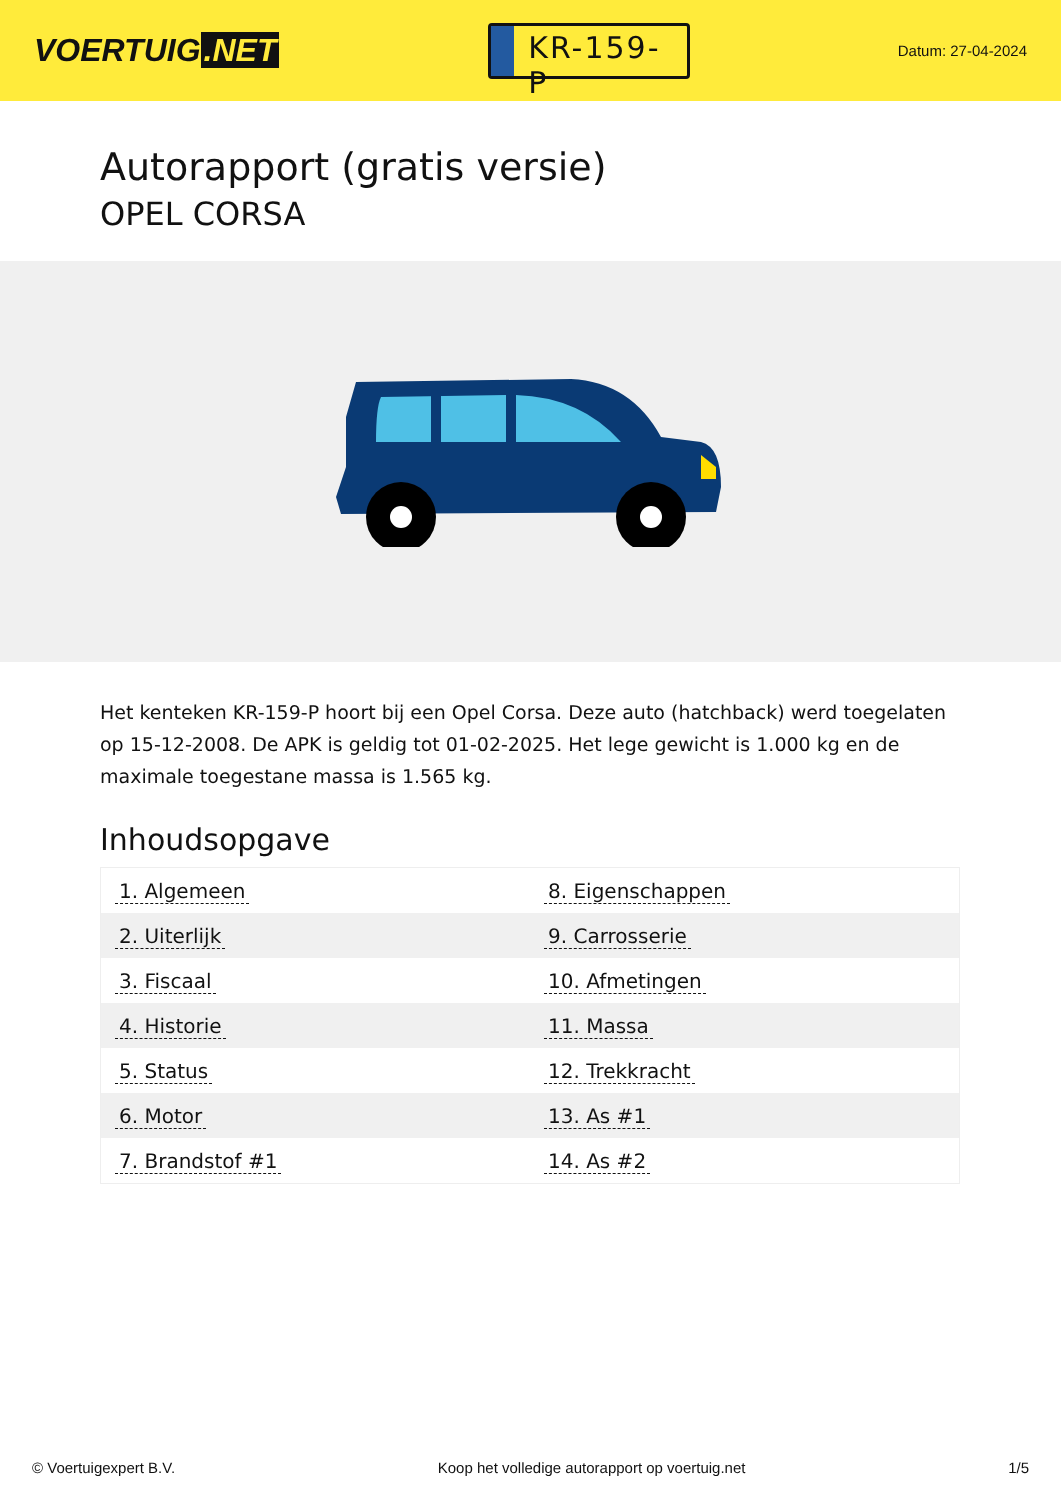VOERTUIG.NET
KR-159-P
Datum: 27-04-2024
Autorapport (gratis versie)
OPEL CORSA
Het kenteken KR-159-P hoort bij een Opel Corsa. Deze auto (hatchback) werd toegelaten op 15-12-2008. De APK is geldig tot 01-02-2025. Het lege gewicht is 1.000 kg en de maximale toegestane massa is 1.565 kg.
Inhoudsopgave
| 1. Algemeen | 8. Eigenschappen |
| 2. Uiterlijk | 9. Carrosserie |
| 3. Fiscaal | 10. Afmetingen |
| 4. Historie | 11. Massa |
| 5. Status | 12. Trekkracht |
| 6. Motor | 13. As #1 |
| 7. Brandstof #1 | 14. As #2 |
© Voertuigexpert B.V. Koop het volledige autorapport op voertuig.net 1/5